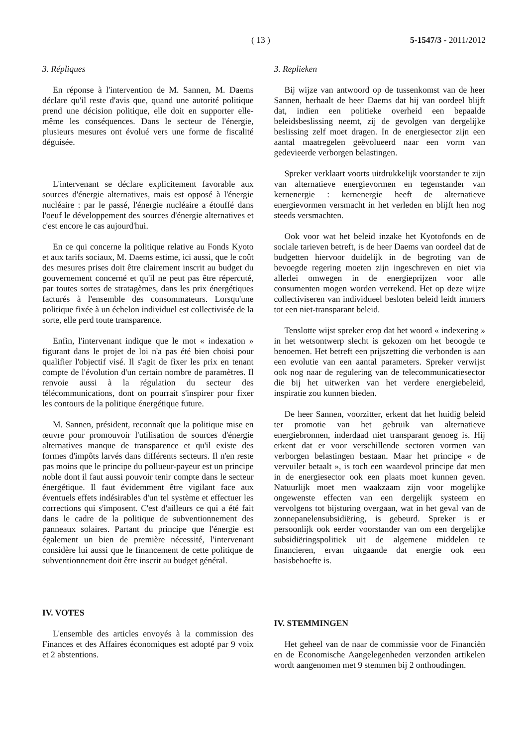( 13 ) 5-1547/3 - 2011/2012
3. Répliques
En réponse à l'intervention de M. Sannen, M. Daems déclare qu'il reste d'avis que, quand une autorité politique prend une décision politique, elle doit en supporter elle-même les conséquences. Dans le secteur de l'énergie, plusieurs mesures ont évolué vers une forme de fiscalité déguisée.
L'intervenant se déclare explicitement favorable aux sources d'énergie alternatives, mais est opposé à l'énergie nucléaire : par le passé, l'énergie nucléaire a étouffé dans l'oeuf le développement des sources d'énergie alternatives et c'est encore le cas aujourd'hui.
En ce qui concerne la politique relative au Fonds Kyoto et aux tarifs sociaux, M. Daems estime, ici aussi, que le coût des mesures prises doit être clairement inscrit au budget du gouvernement concerné et qu'il ne peut pas être répercuté, par toutes sortes de stratagèmes, dans les prix énergétiques facturés à l'ensemble des consommateurs. Lorsqu'une politique fixée à un échelon individuel est collectivisée de la sorte, elle perd toute transparence.
Enfin, l'intervenant indique que le mot « indexation » figurant dans le projet de loi n'a pas été bien choisi pour qualifier l'objectif visé. Il s'agit de fixer les prix en tenant compte de l'évolution d'un certain nombre de paramètres. Il renvoie aussi à la régulation du secteur des télécommunications, dont on pourrait s'inspirer pour fixer les contours de la politique énergétique future.
M. Sannen, président, reconnaît que la politique mise en œuvre pour promouvoir l'utilisation de sources d'énergie alternatives manque de transparence et qu'il existe des formes d'impôts larvés dans différents secteurs. Il n'en reste pas moins que le principe du pollueur-payeur est un principe noble dont il faut aussi pouvoir tenir compte dans le secteur énergétique. Il faut évidemment être vigilant face aux éventuels effets indésirables d'un tel système et effectuer les corrections qui s'imposent. C'est d'ailleurs ce qui a été fait dans le cadre de la politique de subventionnement des panneaux solaires. Partant du principe que l'énergie est également un bien de première nécessité, l'intervenant considère lui aussi que le financement de cette politique de subventionnement doit être inscrit au budget général.
IV. VOTES
L'ensemble des articles envoyés à la commission des Finances et des Affaires économiques est adopté par 9 voix et 2 abstentions.
3. Replieken
Bij wijze van antwoord op de tussenkomst van de heer Sannen, herhaalt de heer Daems dat hij van oordeel blijft dat, indien een politieke overheid een bepaalde beleidsbeslissing neemt, zij de gevolgen van dergelijke beslissing zelf moet dragen. In de energiesector zijn een aantal maatregelen geëvolueerd naar een vorm van gedevieerde verborgen belastingen.
Spreker verklaart voorts uitdrukkelijk voorstander te zijn van alternatieve energievormen en tegenstander van kernenergie : kernenergie heeft de alternatieve energievormen versmacht in het verleden en blijft hen nog steeds versmachten.
Ook voor wat het beleid inzake het Kyotofonds en de sociale tarieven betreft, is de heer Daems van oordeel dat de budgetten hiervoor duidelijk in de begroting van de bevoegde regering moeten zijn ingeschreven en niet via allerlei omwegen in de energieprijzen voor alle consumenten mogen worden verrekend. Het op deze wijze collectiviseren van individueel besloten beleid leidt immers tot een niet-transparant beleid.
Tenslotte wijst spreker erop dat het woord « indexering » in het wetsontwerp slecht is gekozen om het beoogde te benoemen. Het betreft een prijszetting die verbonden is aan een evolutie van een aantal parameters. Spreker verwijst ook nog naar de regulering van de telecommunicatiesector die bij het uitwerken van het verdere energiebeleid, inspiratie zou kunnen bieden.
De heer Sannen, voorzitter, erkent dat het huidig beleid ter promotie van het gebruik van alternatieve energiebronnen, inderdaad niet transparant genoeg is. Hij erkent dat er voor verschillende sectoren vormen van verborgen belastingen bestaan. Maar het principe « de vervuiler betaalt », is toch een waardevol principe dat men in de energiesector ook een plaats moet kunnen geven. Natuurlijk moet men waakzaam zijn voor mogelijke ongewenste effecten van een dergelijk systeem en vervolgens tot bijsturing overgaan, wat in het geval van de zonnepanelensubsidiëring, is gebeurd. Spreker is er persoonlijk ook eerder voorstander van om een dergelijke subsidiëringspolitiek uit de algemene middelen te financieren, ervan uitgaande dat energie ook een basisbehoefte is.
IV. STEMMINGEN
Het geheel van de naar de commissie voor de Financiën en de Economische Aangelegenheden verzonden artikelen wordt aangenomen met 9 stemmen bij 2 onthoudingen.